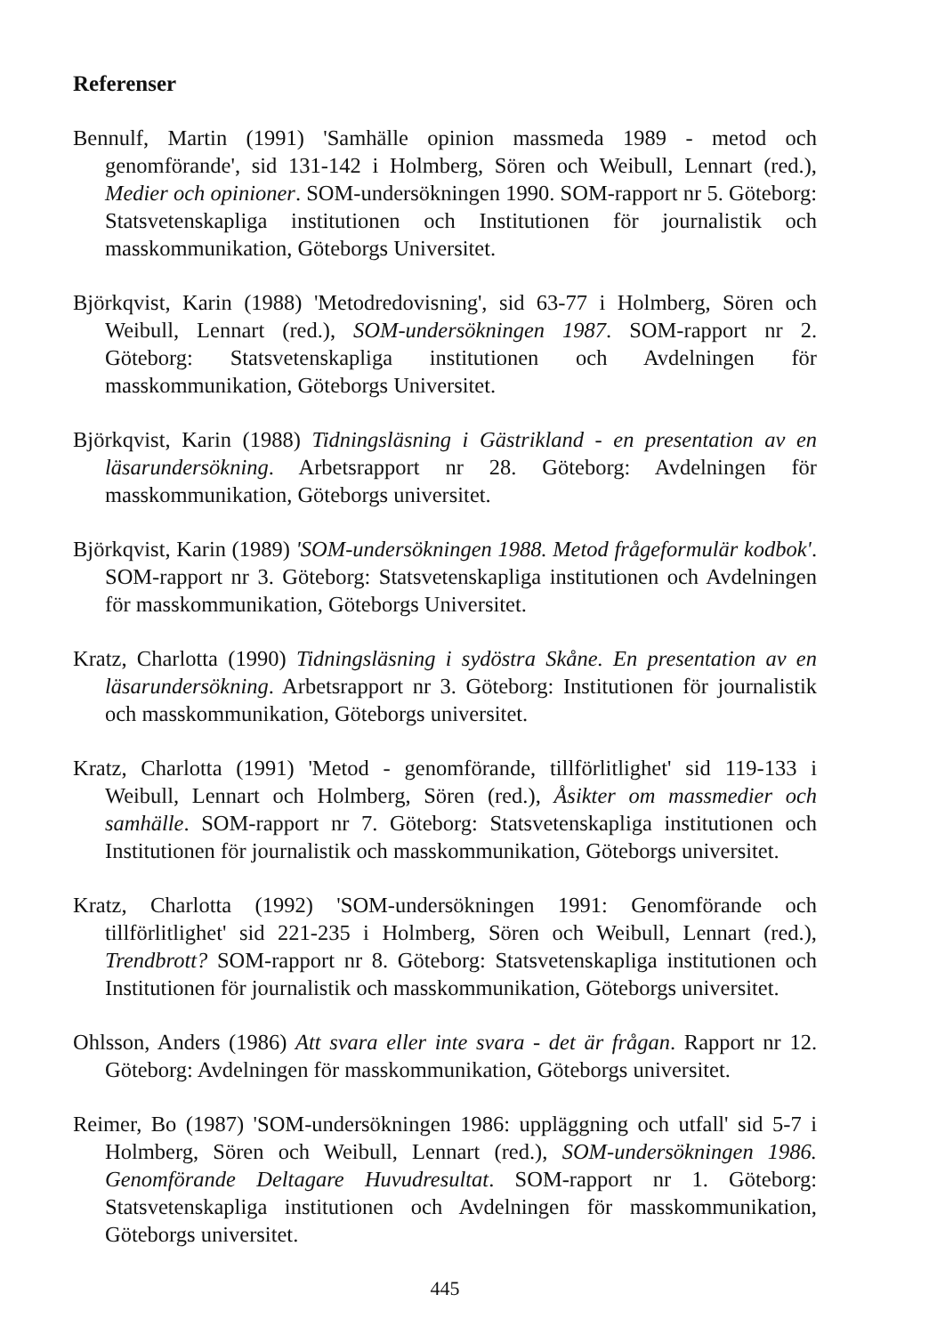Referenser
Bennulf, Martin (1991) 'Samhälle opinion massmeda 1989 - metod och genomförande', sid 131-142 i Holmberg, Sören och Weibull, Lennart (red.), Medier och opinioner. SOM-undersökningen 1990. SOM-rapport nr 5. Göteborg: Statsvetenskapliga institutionen och Institutionen för journalistik och masskommunikation, Göteborgs Universitet.
Björkqvist, Karin (1988) 'Metodredovisning', sid 63-77 i Holmberg, Sören och Weibull, Lennart (red.), SOM-undersökningen 1987. SOM-rapport nr 2. Göteborg: Statsvetenskapliga institutionen och Avdelningen för masskommunikation, Göteborgs Universitet.
Björkqvist, Karin (1988) Tidningsläsning i Gästrikland - en presentation av en läsarundersökning. Arbetsrapport nr 28. Göteborg: Avdelningen för masskommunikation, Göteborgs universitet.
Björkqvist, Karin (1989) 'SOM-undersökningen 1988. Metod frågeformulär kodbok'. SOM-rapport nr 3. Göteborg: Statsvetenskapliga institutionen och Avdelningen för masskommunikation, Göteborgs Universitet.
Kratz, Charlotta (1990) Tidningsläsning i sydöstra Skåne. En presentation av en läsarundersökning. Arbetsrapport nr 3. Göteborg: Institutionen för journalistik och masskommunikation, Göteborgs universitet.
Kratz, Charlotta (1991) 'Metod - genomförande, tillförlitlighet' sid 119-133 i Weibull, Lennart och Holmberg, Sören (red.), Åsikter om massmedier och samhälle. SOM-rapport nr 7. Göteborg: Statsvetenskapliga institutionen och Institutionen för journalistik och masskommunikation, Göteborgs universitet.
Kratz, Charlotta (1992) 'SOM-undersökningen 1991: Genomförande och tillförlitlighet' sid 221-235 i Holmberg, Sören och Weibull, Lennart (red.), Trendbrott? SOM-rapport nr 8. Göteborg: Statsvetenskapliga institutionen och Institutionen för journalistik och masskommunikation, Göteborgs universitet.
Ohlsson, Anders (1986) Att svara eller inte svara - det är frågan. Rapport nr 12. Göteborg: Avdelningen för masskommunikation, Göteborgs universitet.
Reimer, Bo (1987) 'SOM-undersökningen 1986: uppläggning och utfall' sid 5-7 i Holmberg, Sören och Weibull, Lennart (red.), SOM-undersökningen 1986. Genomförande Deltagare Huvudresultat. SOM-rapport nr 1. Göteborg: Statsvetenskapliga institutionen och Avdelningen för masskommunikation, Göteborgs universitet.
445